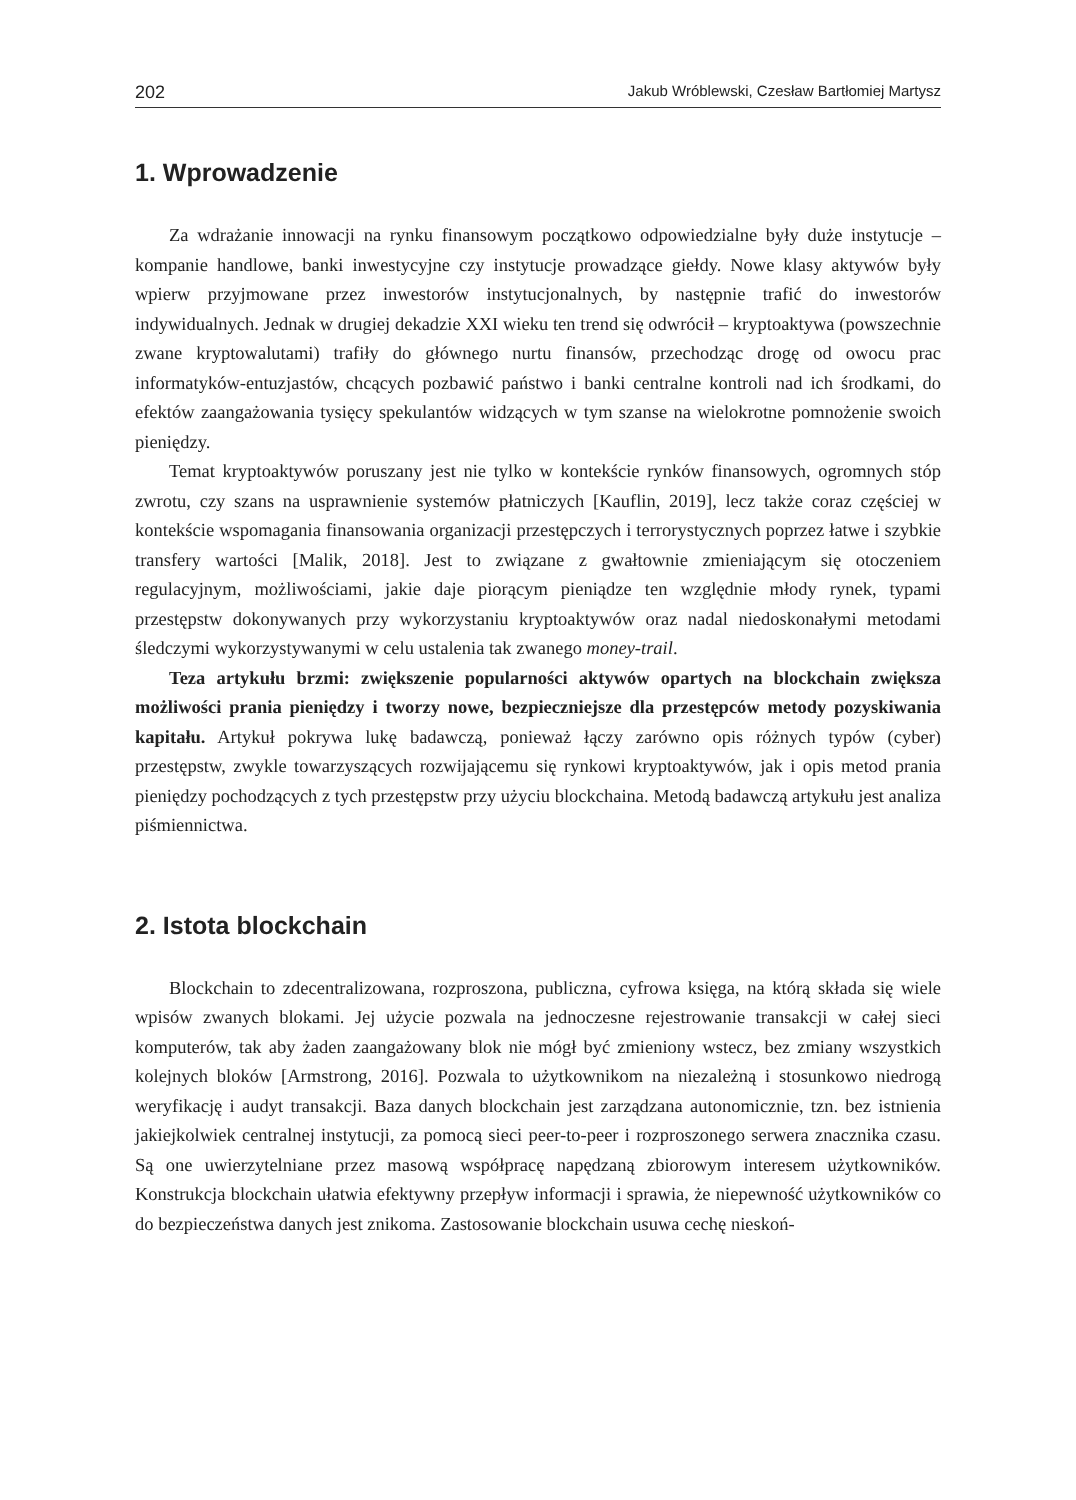202 Jakub Wróblewski, Czesław Bartłomiej Martysz
1. Wprowadzenie
Za wdrażanie innowacji na rynku finansowym początkowo odpowiedzialne były duże instytucje – kompanie handlowe, banki inwestycyjne czy instytucje prowadzące giełdy. Nowe klasy aktywów były wpierw przyjmowane przez inwestorów instytucjonalnych, by następnie trafić do inwestorów indywidualnych. Jednak w drugiej dekadzie XXI wieku ten trend się odwrócił – kryptoaktywa (powszechnie zwane kryptowalutami) trafiły do głównego nurtu finansów, przechodząc drogę od owocu prac informatyków-entuzjastów, chcących pozbawić państwo i banki centralne kontroli nad ich środkami, do efektów zaangażowania tysięcy spekulantów widzących w tym szanse na wielokrotne pomnożenie swoich pieniędzy.
Temat kryptoaktywów poruszany jest nie tylko w kontekście rynków finansowych, ogromnych stóp zwrotu, czy szans na usprawnienie systemów płatniczych [Kauflin, 2019], lecz także coraz częściej w kontekście wspomagania finansowania organizacji przestępczych i terrorystycznych poprzez łatwe i szybkie transfery wartości [Malik, 2018]. Jest to związane z gwałtownie zmieniającym się otoczeniem regulacyjnym, możliwościami, jakie daje piorącym pieniądze ten względnie młody rynek, typami przestępstw dokonywanych przy wykorzystaniu kryptoaktywów oraz nadal niedoskonałymi metodami śledczymi wykorzystywanymi w celu ustalenia tak zwanego money-trail.
Teza artykułu brzmi: zwiększenie popularności aktywów opartych na blockchain zwiększa możliwości prania pieniędzy i tworzy nowe, bezpieczniejsze dla przestępców metody pozyskiwania kapitału. Artykuł pokrywa lukę badawczą, ponieważ łączy zarówno opis różnych typów (cyber) przestępstw, zwykle towarzyszących rozwijającemu się rynkowi kryptoaktywów, jak i opis metod prania pieniędzy pochodzących z tych przestępstw przy użyciu blockchaina. Metodą badawczą artykułu jest analiza piśmiennictwa.
2. Istota blockchain
Blockchain to zdecentralizowana, rozproszona, publiczna, cyfrowa księga, na którą składa się wiele wpisów zwanych blokami. Jej użycie pozwala na jednoczesne rejestrowanie transakcji w całej sieci komputerów, tak aby żaden zaangażowany blok nie mógł być zmieniony wstecz, bez zmiany wszystkich kolejnych bloków [Armstrong, 2016]. Pozwala to użytkownikom na niezależną i stosunkowo niedrogą weryfikację i audyt transakcji. Baza danych blockchain jest zarządzana autonomicznie, tzn. bez istnienia jakiejkolwiek centralnej instytucji, za pomocą sieci peer-to-peer i rozproszonego serwera znacznika czasu. Są one uwierzytelniane przez masową współpracę napędzaną zbiorowym interesem użytkowników. Konstrukcja blockchain ułatwia efektywny przepływ informacji i sprawia, że niepewność użytkowników co do bezpieczeństwa danych jest znikoma. Zastosowanie blockchain usuwa cechę nieskoń-